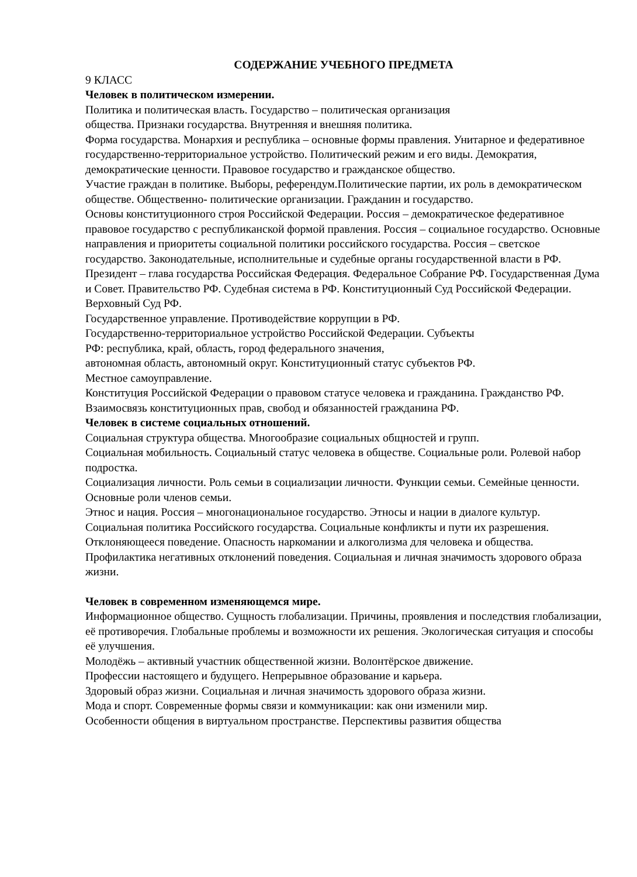СОДЕРЖАНИЕ УЧЕБНОГО ПРЕДМЕТА
9 КЛАСС
Человек в политическом измерении.
Политика и политическая власть. Государство – политическая организация
общества. Признаки государства. Внутренняя и внешняя политика.
Форма государства. Монархия и республика – основные формы правления. Унитарное и федеративное государственно-территориальное устройство. Политический режим и его виды. Демократия, демократические ценности. Правовое государство и гражданское общество.
Участие граждан в политике. Выборы, референдум.Политические партии, их роль в демократическом обществе. Общественно- политические организации. Гражданин и государство.
Основы конституционного строя Российской Федерации. Россия – демократическое федеративное правовое государство с республиканской формой правления. Россия – социальное государство. Основные направления и приоритеты социальной политики российского государства. Россия – светское государство. Законодательные, исполнительные и судебные органы государственной власти в РФ. Президент – глава государства Российская Федерация. Федеральное Собрание РФ. Государственная Дума и Совет. Правительство РФ. Судебная система в РФ. Конституционный Суд Российской Федерации. Верховный Суд РФ.
Государственное управление. Противодействие коррупции в РФ.
Государственно-территориальное устройство Российской Федерации. Субъекты
РФ: республика, край, область, город федерального значения,
автономная область, автономный округ. Конституционный статус субъектов РФ.
Местное самоуправление.
Конституция Российской Федерации о правовом статусе человека и гражданина. Гражданство РФ. Взаимосвязь конституционных прав, свобод и обязанностей гражданина РФ.
Человек в системе социальных отношений.
Социальная структура общества. Многообразие социальных общностей и групп.
Социальная мобильность. Социальный статус человека в обществе. Социальные роли. Ролевой набор подростка.
Социализация личности. Роль семьи в социализации личности. Функции семьи. Семейные ценности. Основные роли членов семьи.
Этнос и нация. Россия – многонациональное государство. Этносы и нации в диалоге культур.
Социальная политика Российского государства. Социальные конфликты и пути их разрешения.
Отклоняющееся поведение. Опасность наркомании и алкоголизма для человека и общества. Профилактика негативных отклонений поведения. Социальная и личная значимость здорового образа жизни.
Человек в современном изменяющемся мире.
Информационное общество. Сущность глобализации. Причины, проявления и последствия глобализации, её противоречия. Глобальные проблемы и возможности их решения. Экологическая ситуация и способы её улучшения.
Молодёжь – активный участник общественной жизни. Волонтёрское движение.
Профессии настоящего и будущего. Непрерывное образование и карьера.
Здоровый образ жизни. Социальная и личная значимость здорового образа жизни.
Мода и спорт. Современные формы связи и коммуникации: как они изменили мир.
Особенности общения в виртуальном пространстве. Перспективы развития общества